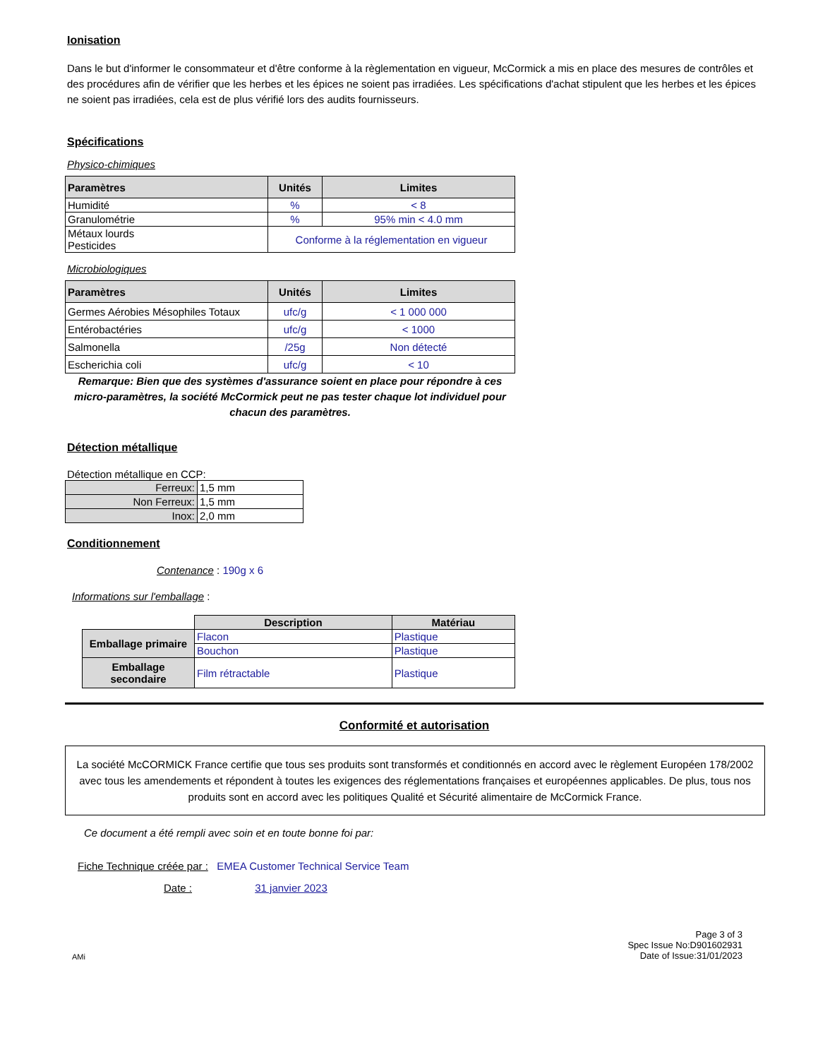Ionisation
Dans le but d'informer le consommateur et d'être conforme à la règlementation en vigueur, McCormick a mis en place des mesures de contrôles et des procédures afin de vérifier que les herbes et les épices ne soient pas irradiées. Les spécifications d'achat stipulent que les herbes et les épices ne soient pas irradiées, cela est de plus vérifié lors des audits fournisseurs.
Spécifications
Physico-chimiques
| Paramètres | Unités | Limites |
| --- | --- | --- |
| Humidité | % | < 8 |
| Granulométrie | % | 95% min < 4.0 mm |
| Métaux lourds Pesticides | Conforme à la réglementation en vigueur | |
Microbiologiques
| Paramètres | Unités | Limites |
| --- | --- | --- |
| Germes Aérobies Mésophiles Totaux | ufc/g | < 1 000 000 |
| Entérobactéries | ufc/g | < 1000 |
| Salmonella | /25g | Non détecté |
| Escherichia coli | ufc/g | < 10 |
Remarque: Bien que des systèmes d'assurance soient en place pour répondre à ces micro-paramètres, la société McCormick peut ne pas tester chaque lot individuel pour chacun des paramètres.
Détection métallique
Détection métallique en CCP:
| Ferreux: | 1,5 mm |
| Non Ferreux: | 1,5 mm |
| Inox: | 2,0 mm |
Conditionnement
Contenance : 190g x 6
Informations sur l'emballage :
| | Description | Matériau |
| Emballage primaire | Flacon | Plastique |
| | Bouchon | Plastique |
| Emballage secondaire | Film rétractable | Plastique |
Conformité et autorisation
La société McCORMICK France certifie que tous ses produits sont transformés et conditionnés en accord avec le règlement Européen 178/2002 avec tous les amendements et répondent à toutes les exigences des réglementations françaises et européennes applicables. De plus, tous nos produits sont en accord avec les politiques Qualité et Sécurité alimentaire de McCormick France.
Ce document a été rempli avec soin et en toute bonne foi par:
Fiche Technique créée par : EMEA Customer Technical Service Team
Date : 31 janvier 2023
AMi Page 3 of 3
Spec Issue No:D901602931
Date of Issue:31/01/2023